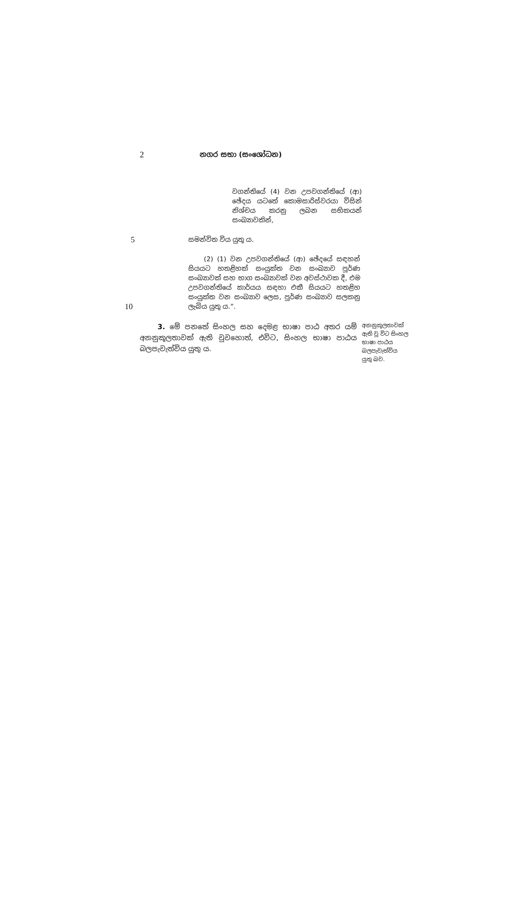2
නගර සභා (සංශෝධන)
වගන්තියේ (4) වන උපවගන්තියේ (ආ) ඡේදය යටතේ කොමසාරිස්වරයා විසින් නිශ්චය කරනු ලබන සභිකයන් සංඛ්‍යාවකින්,
5
සමන්විත විය යුතු ය.
10
(2) (1) වන උපවගන්තියේ (ආ) ඡේදයේ සඳහන් සියයට හතළිහක් සංයුක්ත වන සංඛ්‍යාව පූර්ණ සංඛ්‍යාවක් සහ භාග සංඛ්‍යාවක් වන අවස්ථාවක දී, එම උපවගන්තියේ කාර්යය සඳහා එකී සියයට හතළිහ සංයුක්ත වන සංඛ්‍යාව ලෙස, පූර්ණ සංඛ්‍යාව සලකනු ලැබිය යුතු ය.”.
3. මේ පනතේ සිංහල සහ දෙමළ භාෂා පාඨ අතර යම් අනනුකූලතාවක් ඇති වුවහොත්, එවිට, සිංහල භාෂා පාඨය බලපැවැත්විය යුතු ය.
අනනුකූලතාවක් ඇති වූ විට සිංහල භාෂා පාඨය බලපැවැත්විය යුතු බව.